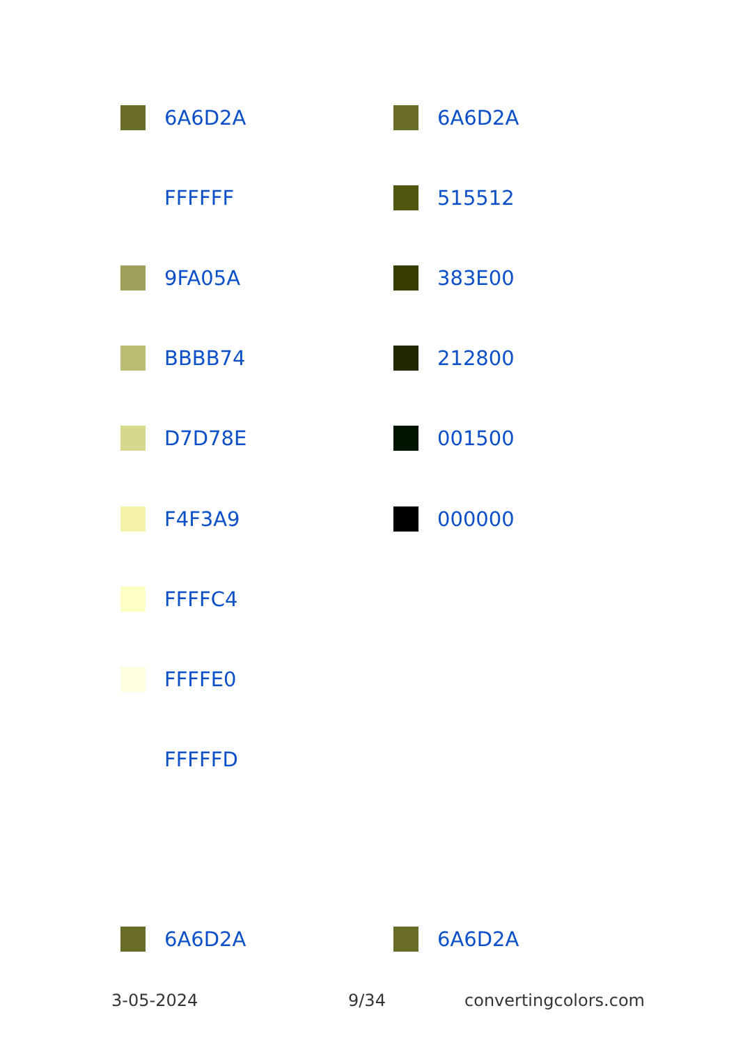6A6D2A 6A6D2A
FFFFFF 515512
9FA05A 383E00
BBBB74 212800
D7D78E 001500
F4F3A9 000000
FFFFC4
FFFFE0
FFFFFD
6A6D2A 6A6D2A
3-05-2024 9/34 convertingcolors.com